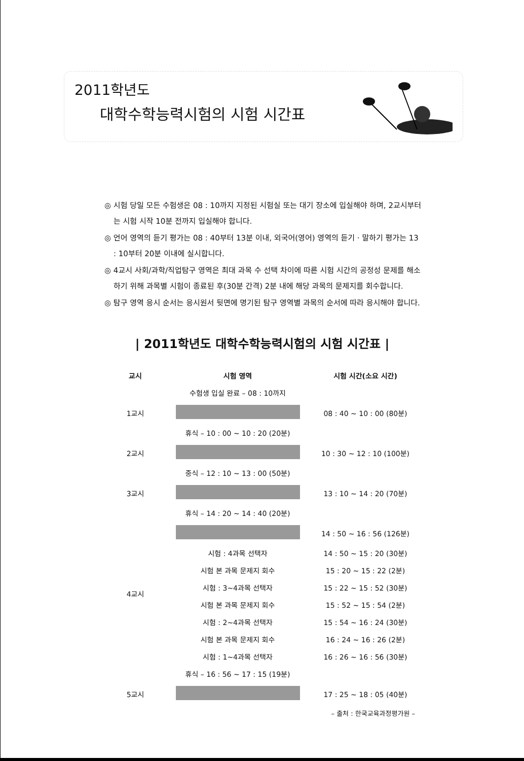2011학년도
대학수학능력시험의 시험 시간표
◎ 시험 당일 모든 수험생은 08 : 10까지 지정된 시험실 또는 대기 장소에 입실해야 하며, 2교시부터는 시험 시작 10분 전까지 입실해야 합니다.
◎ 언어 영역의 듣기 평가는 08 : 40부터 13분 이내, 외국어(영어) 영역의 듣기 · 말하기 평가는 13 : 10부터 20분 이내에 실시합니다.
◎ 4교시 사회/과학/직업탐구 영역은 최대 과목 수 선택 차이에 따른 시험 시간의 공정성 문제를 해소하기 위해 과목별 시험이 종료된 후(30분 간격) 2분 내에 해당 과목의 문제지를 회수합니다.
◎ 탐구 영역 응시 순서는 응시원서 뒷면에 명기된 탐구 영역별 과목의 순서에 따라 응시해야 합니다.
| 2011학년도 대학수학능력시험의 시험 시간표 |
| 교시 | 시험 영역 | 시험 시간(소요 시간) |
| --- | --- | --- |
| | 수험생 입실 완료 – 08 : 10까지 | |
| 1교시 | | 08 : 40 ~ 10 : 00 (80분) |
| | 휴식 – 10 : 00 ~ 10 : 20 (20분) | |
| 2교시 | | 10 : 30 ~ 12 : 10 (100분) |
| | 중식 – 12 : 10 ~ 13 : 00 (50분) | |
| 3교시 | | 13 : 10 ~ 14 : 20 (70분) |
| | 휴식 – 14 : 20 ~ 14 : 40 (20분) | |
| 4교시 | | 14 : 50 ~ 16 : 56 (126분) |
| | 시험 : 4과목 선택자 | 14 : 50 ~ 15 : 20 (30분) |
| | 시험 본 과목 문제지 회수 | 15 : 20 ~ 15 : 22 (2분) |
| | 시험 : 3~4과목 선택자 | 15 : 22 ~ 15 : 52 (30분) |
| | 시험 본 과목 문제지 회수 | 15 : 52 ~ 15 : 54 (2분) |
| | 시험 : 2~4과목 선택자 | 15 : 54 ~ 16 : 24 (30분) |
| | 시험 본 과목 문제지 회수 | 16 : 24 ~ 16 : 26 (2분) |
| | 시험 : 1~4과목 선택자 | 16 : 26 ~ 16 : 56 (30분) |
| | 휴식 – 16 : 56 ~ 17 : 15 (19분) | |
| 5교시 | | 17 : 25 ~ 18 : 05 (40분) |
– 출처 : 한국교육과정평가원 –